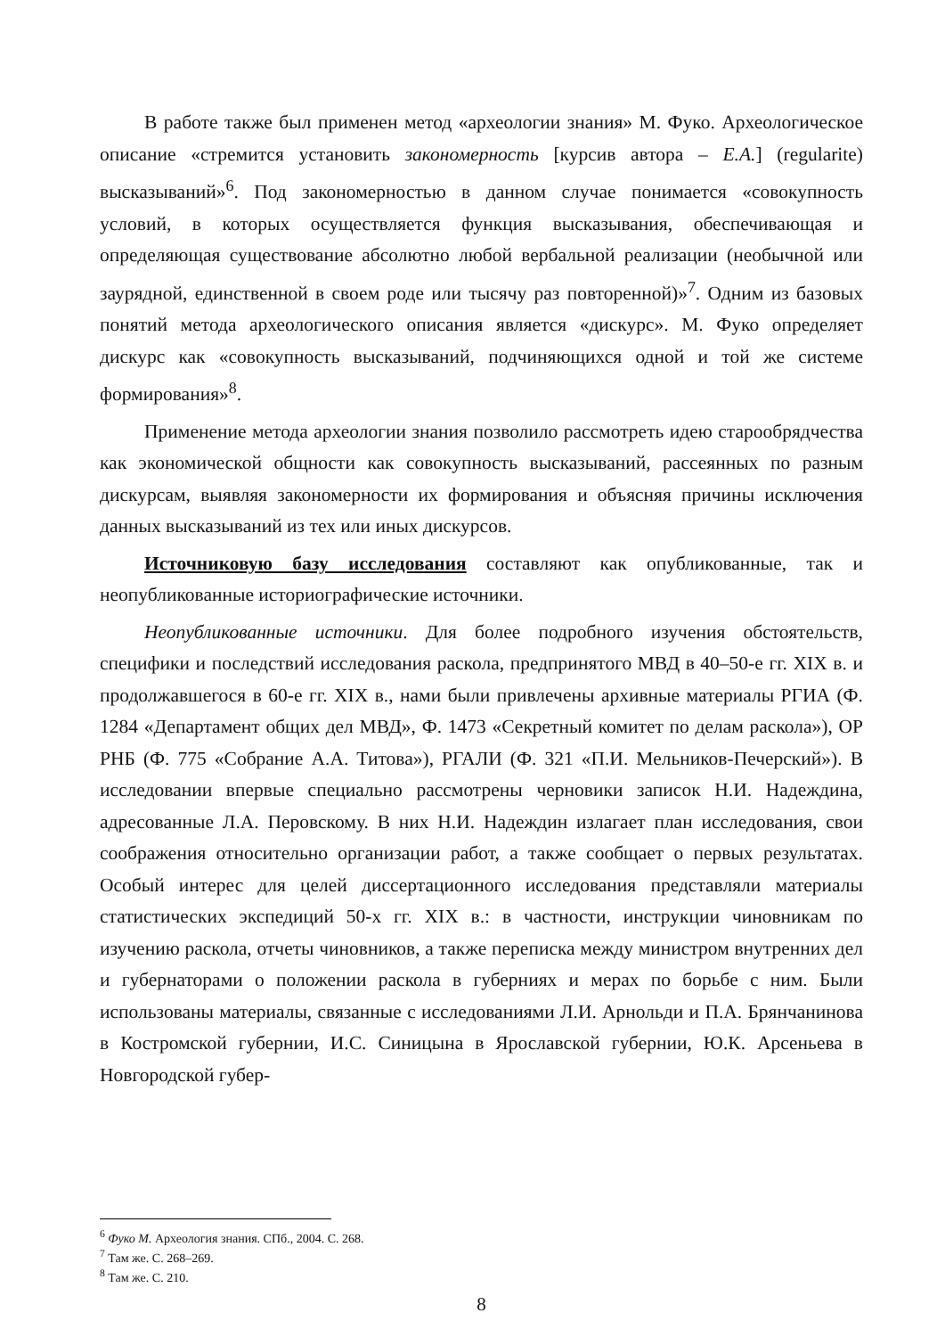В работе также был применен метод «археологии знания» М. Фуко. Археологическое описание «стремится установить закономерность [курсив автора – Е.А.] (regularite) высказываний»<sup>6</sup>. Под закономерностью в данном случае понимается «совокупность условий, в которых осуществляется функция высказывания, обеспечивающая и определяющая существование абсолютно любой вербальной реализации (необычной или заурядной, единственной в своем роде или тысячу раз повторенной)»<sup>7</sup>. Одним из базовых понятий метода археологического описания является «дискурс». М. Фуко определяет дискурс как «совокупность высказываний, подчиняющихся одной и той же системе формирования»<sup>8</sup>.
Применение метода археологии знания позволило рассмотреть идею старообрядчества как экономической общности как совокупность высказываний, рассеянных по разным дискурсам, выявляя закономерности их формирования и объясняя причины исключения данных высказываний из тех или иных дискурсов.
Источниковую базу исследования составляют как опубликованные, так и неопубликованные историографические источники.
Неопубликованные источники. Для более подробного изучения обстоятельств, специфики и последствий исследования раскола, предпринятого МВД в 40–50-е гг. XIX в. и продолжавшегося в 60-е гг. XIX в., нами были привлечены архивные материалы РГИА (Ф. 1284 «Департамент общих дел МВД», Ф. 1473 «Секретный комитет по делам раскола»), ОР РНБ (Ф. 775 «Собрание А.А. Титова»), РГАЛИ (Ф. 321 «П.И. Мельников-Печерский»). В исследовании впервые специально рассмотрены черновики записок Н.И. Надеждина, адресованные Л.А. Перовскому. В них Н.И. Надеждин излагает план исследования, свои соображения относительно организации работ, а также сообщает о первых результатах. Особый интерес для целей диссертационного исследования представляли материалы статистических экспедиций 50-х гг. XIX в.: в частности, инструкции чиновникам по изучению раскола, отчеты чиновников, а также переписка между министром внутренних дел и губернаторами о положении раскола в губерниях и мерах по борьбе с ним. Были использованы материалы, связанные с исследованиями Л.И. Арнольди и П.А. Брянчанинова в Костромской губернии, И.С. Синицына в Ярославской губернии, Ю.К. Арсеньева в Новгородской губер-
<sup>6</sup> Фуко М. Археология знания. СПб., 2004. С. 268.
<sup>7</sup> Там же. С. 268–269.
<sup>8</sup> Там же. С. 210.
8